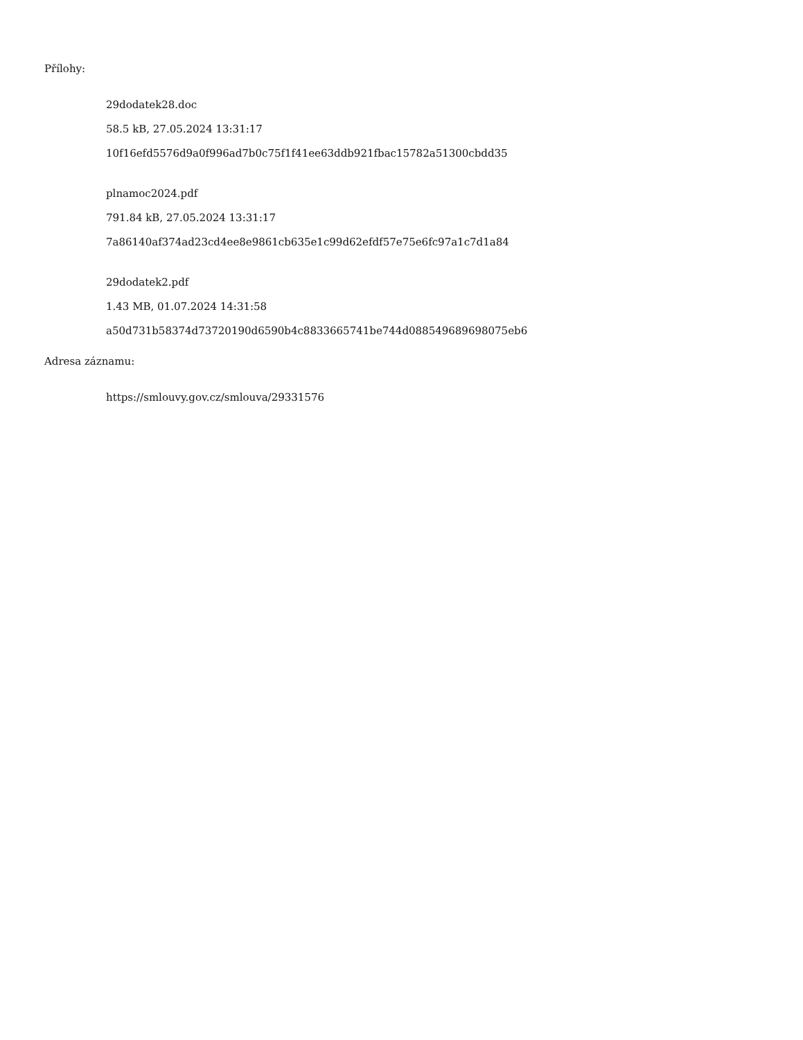Přílohy:
29dodatek28.doc
58.5 kB, 27.05.2024 13:31:17
10f16efd5576d9a0f996ad7b0c75f1f41ee63ddb921fbac15782a51300cbdd35
plnamoc2024.pdf
791.84 kB, 27.05.2024 13:31:17
7a86140af374ad23cd4ee8e9861cb635e1c99d62efdf57e75e6fc97a1c7d1a84
29dodatek2.pdf
1.43 MB, 01.07.2024 14:31:58
a50d731b58374d73720190d6590b4c8833665741be744d088549689698075eb6
Adresa záznamu:
https://smlouvy.gov.cz/smlouva/29331576